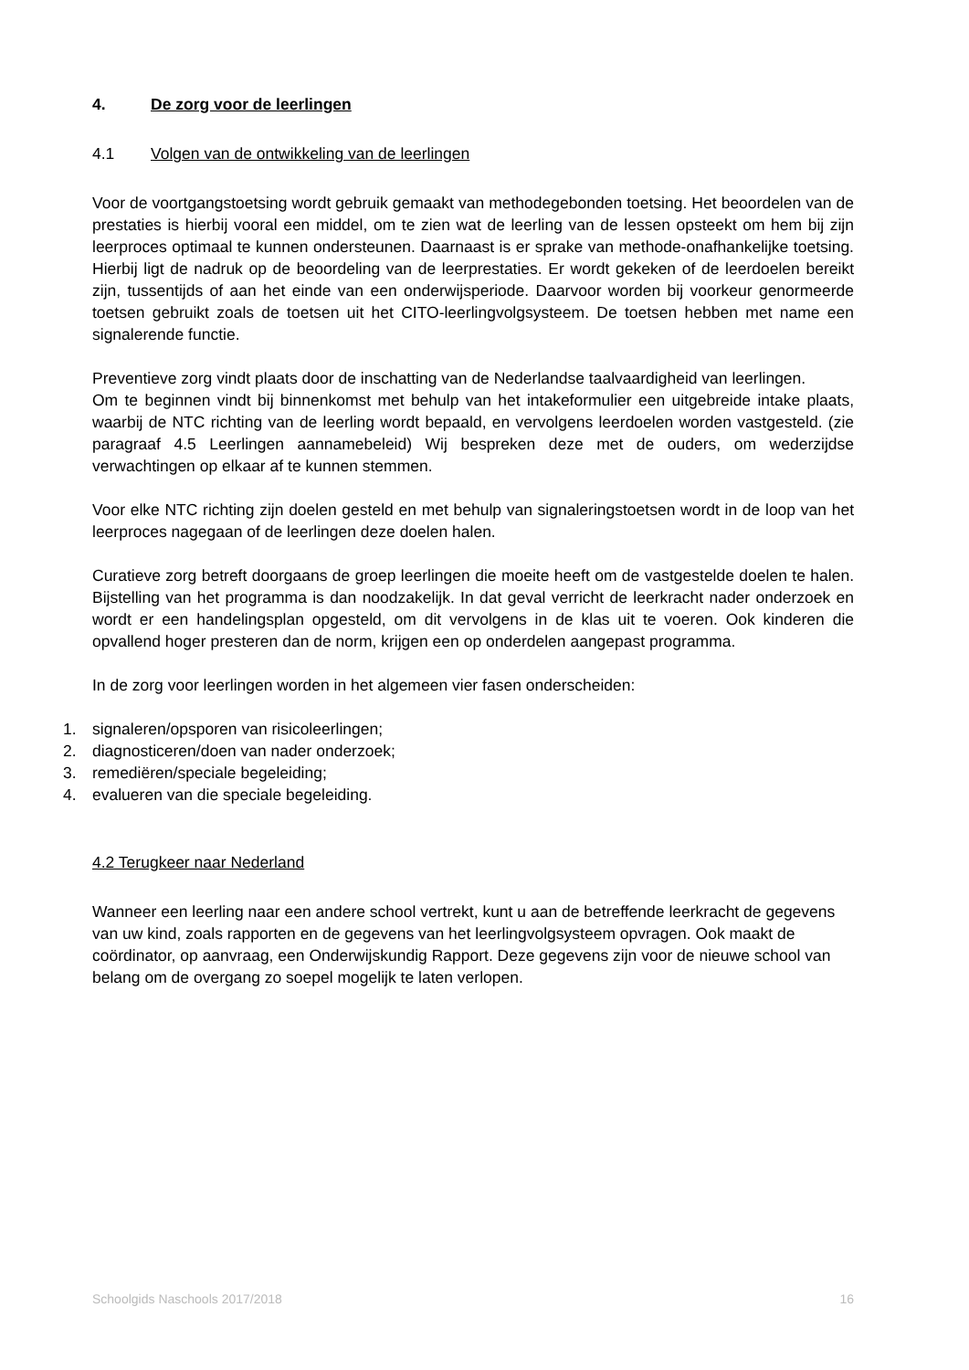4. De zorg voor de leerlingen
4.1 Volgen van de ontwikkeling van de leerlingen
Voor de voortgangstoetsing wordt gebruik gemaakt van methodegebonden toetsing. Het beoordelen van de prestaties is hierbij vooral een middel, om te zien wat de leerling van de lessen opsteekt om hem bij zijn leerproces optimaal te kunnen ondersteunen. Daarnaast is er sprake van methode-onafhankelijke toetsing. Hierbij ligt de nadruk op de beoordeling van de leerprestaties. Er wordt gekeken of de leerdoelen bereikt zijn, tussentijds of aan het einde van een onderwijsperiode. Daarvoor worden bij voorkeur genormeerde toetsen gebruikt zoals de toetsen uit het CITO-leerlingvolgsysteem. De toetsen hebben met name een signalerende functie.
Preventieve zorg vindt plaats door de inschatting van de Nederlandse taalvaardigheid van leerlingen.
Om te beginnen vindt bij binnenkomst met behulp van het intakeformulier een uitgebreide intake plaats, waarbij de NTC richting van de leerling wordt bepaald, en vervolgens leerdoelen worden vastgesteld. (zie paragraaf 4.5 Leerlingen aannamebeleid) Wij bespreken deze met de ouders, om wederzijdse verwachtingen op elkaar af te kunnen stemmen.
Voor elke NTC richting zijn doelen gesteld en met behulp van signaleringstoetsen wordt in de loop van het leerproces nagegaan of de leerlingen deze doelen halen.
Curatieve zorg betreft doorgaans de groep leerlingen die moeite heeft om de vastgestelde doelen te halen. Bijstelling van het programma is dan noodzakelijk. In dat geval verricht de leerkracht nader onderzoek en wordt er een handelingsplan opgesteld, om dit vervolgens in de klas uit te voeren. Ook kinderen die opvallend hoger presteren dan de norm, krijgen een op onderdelen aangepast programma.
In de zorg voor leerlingen worden in het algemeen vier fasen onderscheiden:
1. signaleren/opsporen van risicoleerlingen;
2. diagnosticeren/doen van nader onderzoek;
3. remediëren/speciale begeleiding;
4. evalueren van die speciale begeleiding.
4.2 Terugkeer naar Nederland
Wanneer een leerling naar een andere school vertrekt, kunt u aan de betreffende leerkracht de gegevens van uw kind, zoals rapporten en de gegevens van het leerlingvolgsysteem opvragen. Ook maakt de coördinator, op aanvraag, een Onderwijskundig Rapport. Deze gegevens zijn voor de nieuwe school van belang om de overgang zo soepel mogelijk te laten verlopen.
Schoolgids Naschools 2017/2018 16